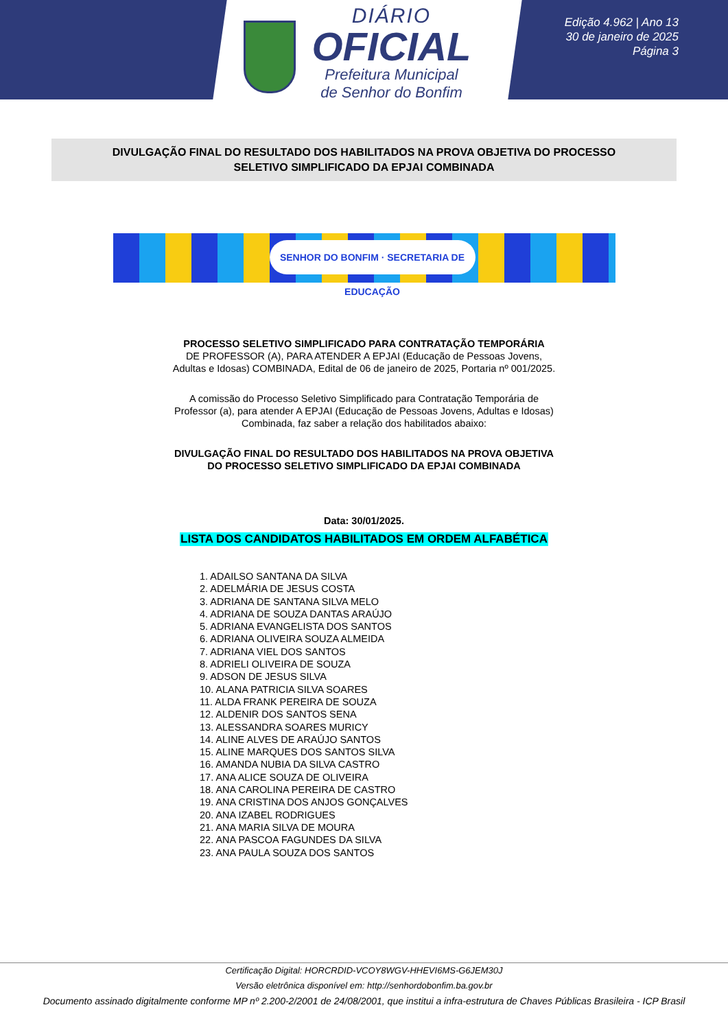DIÁRIO
OFICIAL
Prefeitura Municipal
de Senhor do Bonfim
Edição 4.962 | Ano 13
30 de janeiro de 2025
Página 3
DIVULGAÇÃO FINAL DO RESULTADO DOS HABILITADOS NA PROVA OBJETIVA DO PROCESSO
SELETIVO SIMPLIFICADO DA EPJAI COMBINADA
SENHOR DO BONFIM · SECRETARIA DE EDUCAÇÃO
PROCESSO SELETIVO SIMPLIFICADO PARA CONTRATAÇÃO TEMPORÁRIA
DE PROFESSOR (A), PARA ATENDER A EPJAI (Educação de Pessoas Jovens, Adultas e Idosas) COMBINADA, Edital de 06 de janeiro de 2025, Portaria nº 001/2025.
A comissão do Processo Seletivo Simplificado para Contratação Temporária de Professor (a), para atender A EPJAI (Educação de Pessoas Jovens, Adultas e Idosas) Combinada, faz saber a relação dos habilitados abaixo:
DIVULGAÇÃO FINAL DO RESULTADO DOS HABILITADOS NA PROVA OBJETIVA DO PROCESSO SELETIVO SIMPLIFICADO DA EPJAI COMBINADA
Data: 30/01/2025.
LISTA DOS CANDIDATOS HABILITADOS EM ORDEM ALFABÉTICA
1. ADAILSO SANTANA DA SILVA
2. ADELMÁRIA DE JESUS COSTA
3. ADRIANA DE SANTANA SILVA MELO
4. ADRIANA DE SOUZA DANTAS ARAÚJO
5. ADRIANA EVANGELISTA DOS SANTOS
6. ADRIANA OLIVEIRA SOUZA ALMEIDA
7. ADRIANA VIEL DOS SANTOS
8. ADRIELI OLIVEIRA DE SOUZA
9. ADSON DE JESUS SILVA
10. ALANA PATRICIA SILVA SOARES
11. ALDA FRANK PEREIRA DE SOUZA
12. ALDENIR DOS SANTOS SENA
13. ALESSANDRA SOARES MURICY
14. ALINE ALVES DE ARAÚJO SANTOS
15. ALINE MARQUES DOS SANTOS SILVA
16. AMANDA NUBIA DA SILVA CASTRO
17. ANA ALICE SOUZA DE OLIVEIRA
18. ANA CAROLINA PEREIRA DE CASTRO
19. ANA CRISTINA DOS ANJOS GONÇALVES
20. ANA IZABEL RODRIGUES
21. ANA MARIA SILVA DE MOURA
22. ANA PASCOA FAGUNDES DA SILVA
23. ANA PAULA SOUZA DOS SANTOS
Certificação Digital: HORCRDID-VCOY8WGV-HHEVI6MS-G6JEM30J
Versão eletrônica disponível em: http://senhordobonfim.ba.gov.br
Documento assinado digitalmente conforme MP nº 2.200-2/2001 de 24/08/2001, que institui a infra-estrutura de Chaves Públicas Brasileira - ICP Brasil